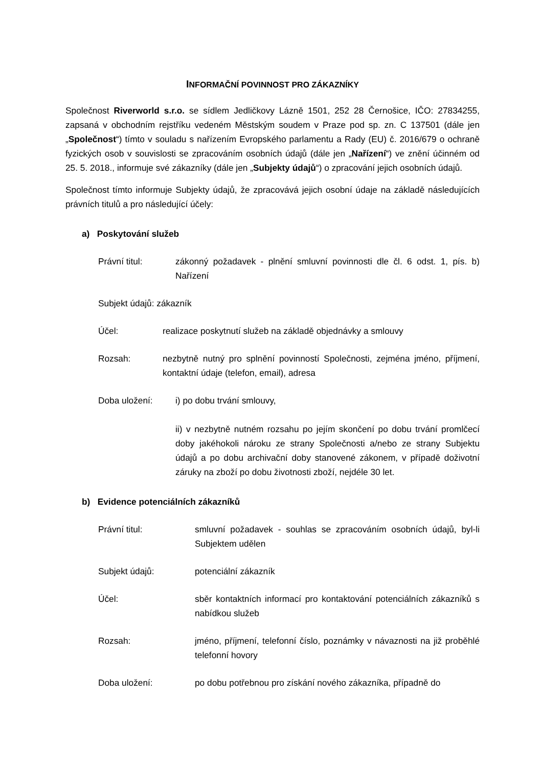INFORMAČNÍ POVINNOST PRO ZÁKAZNÍKY
Společnost Riverworld s.r.o. se sídlem Jedličkovy Lázně 1501, 252 28 Černošice, IČO: 27834255, zapsaná v obchodním rejstříku vedeném Městským soudem v Praze pod sp. zn. C 137501 (dále jen „Společnost“) tímto v souladu s nařízením Evropského parlamentu a Rady (EU) č. 2016/679 o ochraně fyzických osob v souvislosti se zpracováním osobních údajů (dále jen „Nařízení“) ve znění účinném od 25. 5. 2018., informuje své zákazníky (dále jen „Subjekty údajů“) o zpracování jejich osobních údajů.
Společnost tímto informuje Subjekty údajů, že zpracovává jejich osobní údaje na základě následujících právních titulů a pro následující účely:
a) Poskytování služeb
Právní titul: zákonný požadavek - plnění smluvní povinnosti dle čl. 6 odst. 1, pís. b) Nařízení
Subjekt údajů: zákazník
Účel: realizace poskytnutí služeb na základě objednávky a smlouvy
Rozsah: nezbytně nutný pro splnění povinností Společnosti, zejména jméno, příjmení, kontaktní údaje (telefon, email), adresa
Doba uložení: i) po dobu trvání smlouvy,
ii) v nezbytně nutném rozsahu po jejím skončení po dobu trvání promlčecí doby jakéhokoli nároku ze strany Společnosti a/nebo ze strany Subjektu údajů a po dobu archivační doby stanovené zákonem, v případě doživotní záruky na zboží po dobu životnosti zboží, nejdéle 30 let.
b) Evidence potenciálních zákazníků
Právní titul: smluvní požadavek - souhlas se zpracováním osobních údajů, byl-li Subjektem udělen
Subjekt údajů: potenciální zákazník
Účel: sběr kontaktních informací pro kontaktování potenciálních zákazníků s nabídkou služeb
Rozsah: jméno, příjmení, telefonní číslo, poznámky v návaznosti na již proběhlé telefonní hovory
Doba uložení: po dobu potřebnou pro získání nového zákazníka, případně do